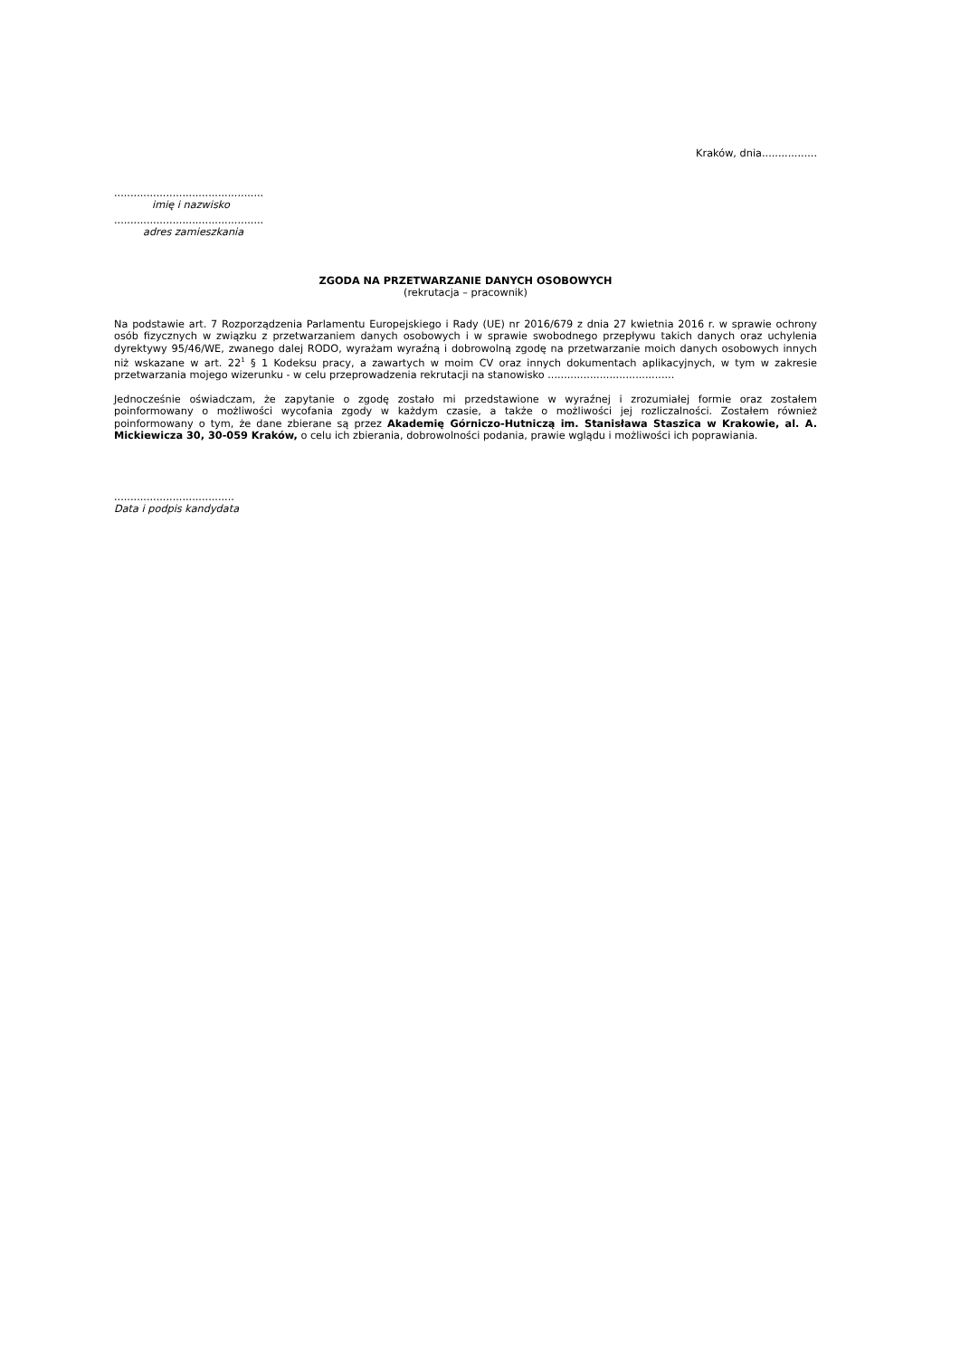Kraków, dnia.................
..............................................
imię i nazwisko
..............................................
adres zamieszkania
ZGODA NA PRZETWARZANIE DANYCH OSOBOWYCH
(rekrutacja – pracownik)
Na podstawie art. 7 Rozporządzenia Parlamentu Europejskiego i Rady (UE) nr 2016/679 z dnia 27 kwietnia 2016 r. w sprawie ochrony osób fizycznych w związku z przetwarzaniem danych osobowych i w sprawie swobodnego przepływu takich danych oraz uchylenia dyrektywy 95/46/WE, zwanego dalej RODO, wyrażam wyraźną i dobrowolną zgodę na przetwarzanie moich danych osobowych innych niż wskazane w art. 22<sup>1</sup> § 1 Kodeksu pracy, a zawartych w moim CV oraz innych dokumentach aplikacyjnych, w tym w zakresie przetwarzania mojego wizerunku - w celu przeprowadzenia rekrutacji na stanowisko .......................................
Jednocześnie oświadczam, że zapytanie o zgodę zostało mi przedstawione w wyraźnej i zrozumiałej formie oraz zostałem poinformowany o możliwości wycofania zgody w każdym czasie, a także o możliwości jej rozliczalności. Zostałem również poinformowany o tym, że dane zbierane są przez Akademię Górniczo-Hutniczą im. Stanisława Staszica w Krakowie, al. A. Mickiewicza 30, 30-059 Kraków, o celu ich zbierania, dobrowolności podania, prawie wglądu i możliwości ich poprawiania.
.....................................
Data i podpis kandydata